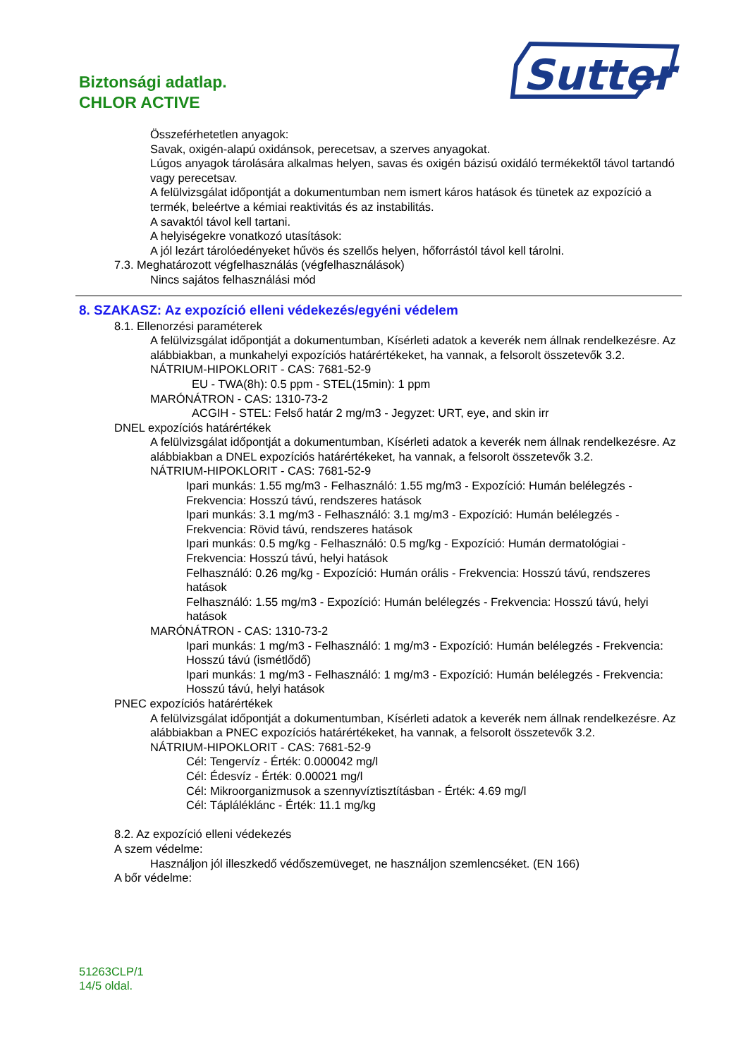Biztonsági adatlap.
CHLOR ACTIVE
Sutter
Összeférhetetlen anyagok:
Savak, oxigén-alapú oxidánsok, perecetsav, a szerves anyagokat.
Lúgos anyagok tárolására alkalmas helyen, savas és oxigén bázisú oxidáló termékektől távol tartandó vagy perecetsav.
A felülvizsgálat időpontját a dokumentumban nem ismert káros hatások és tünetek az expozíció a termék, beleértve a kémiai reaktivitás és az instabilitás.
A savaktól távol kell tartani.
A helyiségekre vonatkozó utasítások:
A jól lezárt tárolóedényeket hűvös és szellős helyen, hőforrástól távol kell tárolni.
7.3. Meghatározott végfelhasználás (végfelhasználások)
Nincs sajátos felhasználási mód
8. SZAKASZ: Az expozíció elleni védekezés/egyéni védelem
8.1. Ellenorzési paraméterek
A felülvizsgálat időpontját a dokumentumban, Kísérleti adatok a keverék nem állnak rendelkezésre. Az alábbiakban, a munkahelyi expozíciós határértékeket, ha vannak, a felsorolt összetevők 3.2.
NÁTRIUM-HIPOKLORIT - CAS: 7681-52-9
EU - TWA(8h): 0.5 ppm - STEL(15min): 1 ppm
MARÓNÁTRON - CAS: 1310-73-2
ACGIH - STEL: Felső határ 2 mg/m3 - Jegyzet: URT, eye, and skin irr
DNEL expozíciós határértékek
A felülvizsgálat időpontját a dokumentumban, Kísérleti adatok a keverék nem állnak rendelkezésre. Az alábbiakban a DNEL expozíciós határértékeket, ha vannak, a felsorolt összetevők 3.2.
NÁTRIUM-HIPOKLORIT - CAS: 7681-52-9
Ipari munkás: 1.55 mg/m3 - Felhasználó: 1.55 mg/m3 - Expozíció: Humán belélegzés - Frekvencia: Hosszú távú, rendszeres hatások
Ipari munkás: 3.1 mg/m3 - Felhasználó: 3.1 mg/m3 - Expozíció: Humán belélegzés - Frekvencia: Rövid távú, rendszeres hatások
Ipari munkás: 0.5 mg/kg - Felhasználó: 0.5 mg/kg - Expozíció: Humán dermatológiai - Frekvencia: Hosszú távú, helyi hatások
Felhasználó: 0.26 mg/kg - Expozíció: Humán orális - Frekvencia: Hosszú távú, rendszeres hatások
Felhasználó: 1.55 mg/m3 - Expozíció: Humán belélegzés - Frekvencia: Hosszú távú, helyi hatások
MARÓNÁTRON - CAS: 1310-73-2
Ipari munkás: 1 mg/m3 - Felhasználó: 1 mg/m3 - Expozíció: Humán belélegzés - Frekvencia: Hosszú távú (ismétlődő)
Ipari munkás: 1 mg/m3 - Felhasználó: 1 mg/m3 - Expozíció: Humán belélegzés - Frekvencia: Hosszú távú, helyi hatások
PNEC expozíciós határértékek
A felülvizsgálat időpontját a dokumentumban, Kísérleti adatok a keverék nem állnak rendelkezésre. Az alábbiakban a PNEC expozíciós határértékeket, ha vannak, a felsorolt összetevők 3.2.
NÁTRIUM-HIPOKLORIT - CAS: 7681-52-9
Cél: Tengervíz - Érték: 0.000042 mg/l
Cél: Édesvíz - Érték: 0.00021 mg/l
Cél: Mikroorganizmusok a szennyvíztisztításban - Érték: 4.69 mg/l
Cél: Tápláléklánc - Érték: 11.1 mg/kg
8.2. Az expozíció elleni védekezés
A szem védelme:
Használjon jól illeszkedő védőszemüveget, ne használjon szemlencséket. (EN 166)
A bőr védelme:
51263CLP/1
14/5 oldal.